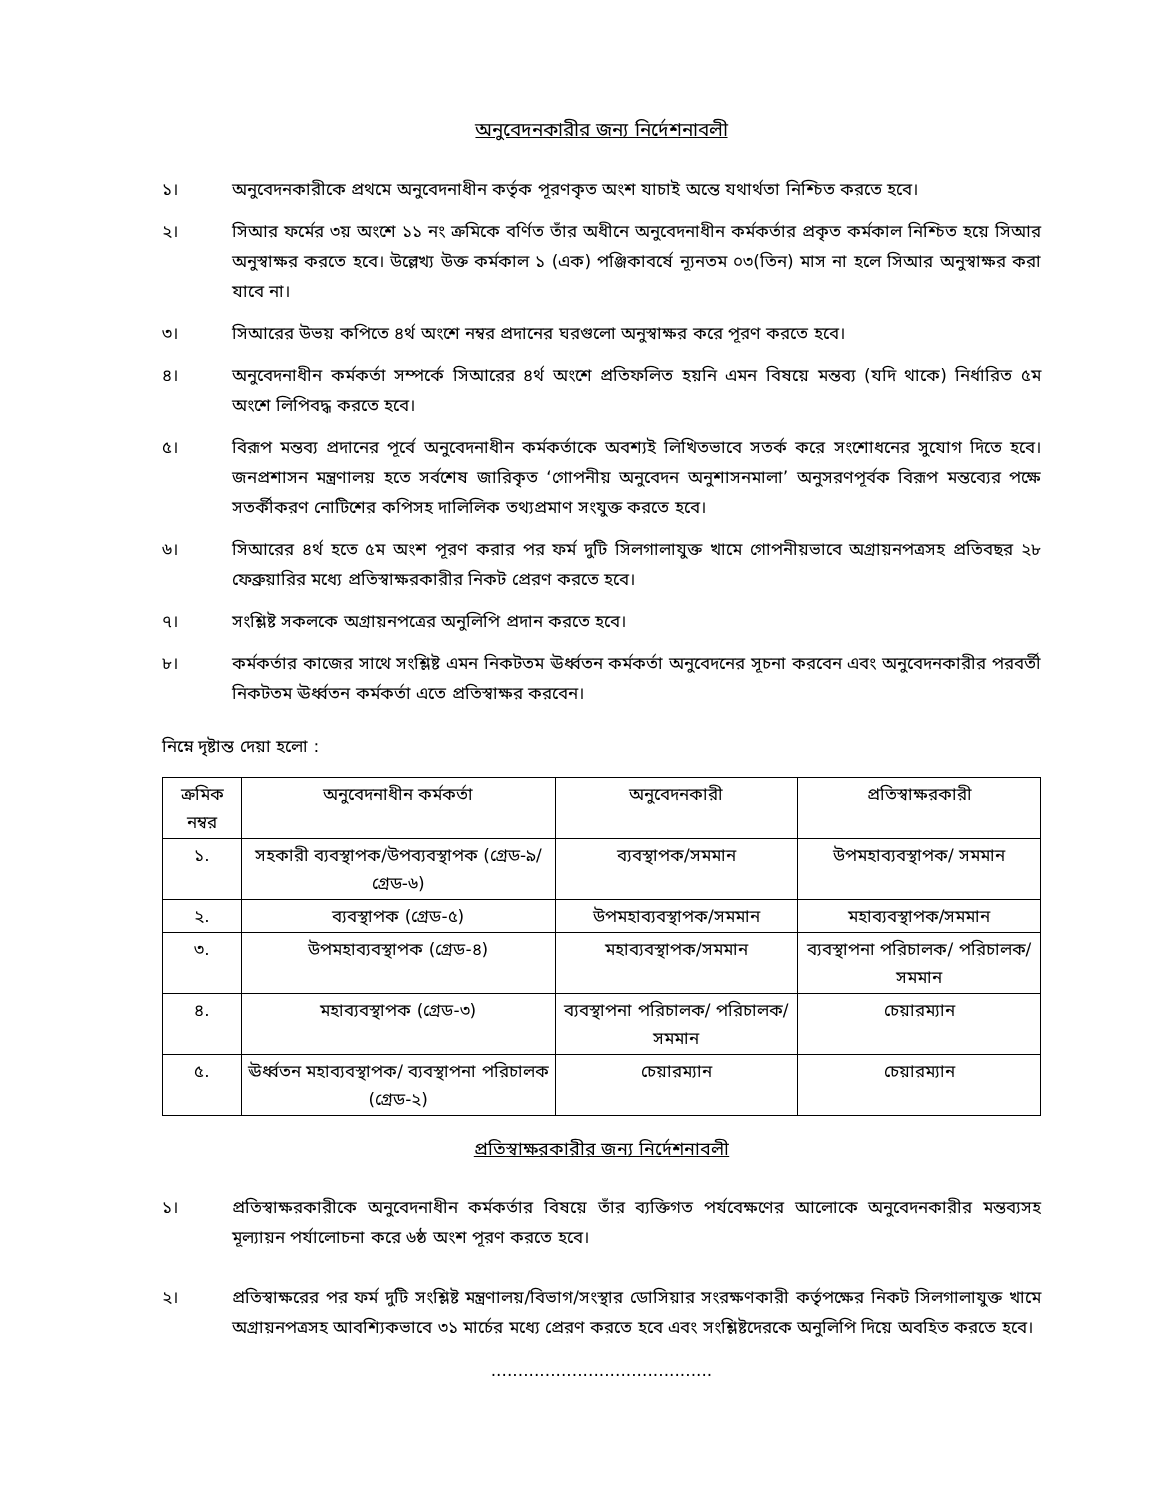অনুবেদনকারীর জন্য নির্দেশনাবলী
১। অনুবেদনকারীকে প্রথমে অনুবেদনাধীন কর্তৃক পূরণকৃত অংশ যাচাই অন্তে যথার্থতা নিশ্চিত করতে হবে।
২। সিআর ফর্মের ৩য় অংশে ১১ নং ক্রমিকে বর্ণিত তাঁর অধীনে অনুবেদনাধীন কর্মকর্তার প্রকৃত কর্মকাল নিশ্চিত হয়ে সিআর অনুস্বাক্ষর করতে হবে। উল্লেখ্য উক্ত কর্মকাল ১ (এক) পঞ্জিকাবর্ষে ন্যূনতম ০৩(তিন) মাস না হলে সিআর অনুস্বাক্ষর করা যাবে না।
৩। সিআরের উভয় কপিতে ৪র্থ অংশে নম্বর প্রদানের ঘরগুলো অনুস্বাক্ষর করে পূরণ করতে হবে।
৪। অনুবেদনাধীন কর্মকর্তা সম্পর্কে সিআরের ৪র্থ অংশে প্রতিফলিত হয়নি এমন বিষয়ে মন্তব্য (যদি থাকে) নির্ধারিত ৫ম অংশে লিপিবদ্ধ করতে হবে।
৫। বিরূপ মন্তব্য প্রদানের পূর্বে অনুবেদনাধীন কর্মকর্তাকে অবশ্যই লিখিতভাবে সতর্ক করে সংশোধনের সুযোগ দিতে হবে। জনপ্রশাসন মন্ত্রণালয় হতে সর্বশেষ জারিকৃত ‘গোপনীয় অনুবেদন অনুশাসনমালা’ অনুসরণপূর্বক বিরূপ মন্তব্যের পক্ষে সতর্কীকরণ নোটিশের কপিসহ দালিলিক তথ্যপ্রমাণ সংযুক্ত করতে হবে।
৬। সিআরের ৪র্থ হতে ৫ম অংশ পূরণ করার পর ফর্ম দুটি সিলগালাযুক্ত খামে গোপনীয়ভাবে অগ্রায়নপত্রসহ প্রতিবছর ২৮ ফেব্রুয়ারির মধ্যে প্রতিস্বাক্ষরকারীর নিকট প্রেরণ করতে হবে।
৭। সংশ্লিষ্ট সকলকে অগ্রায়নপত্রের অনুলিপি প্রদান করতে হবে।
৮। কর্মকর্তার কাজের সাথে সংশ্লিষ্ট এমন নিকটতম ঊর্ধ্বতন কর্মকর্তা অনুবেদনের সূচনা করবেন এবং অনুবেদনকারীর পরবর্তী নিকটতম ঊর্ধ্বতন কর্মকর্তা এতে প্রতিস্বাক্ষর করবেন।
নিম্নে দৃষ্টান্ত দেয়া হলো :
| ক্রমিক নম্বর | অনুবেদনাধীন কর্মকর্তা | অনুবেদনকারী | প্রতিস্বাক্ষরকারী |
| --- | --- | --- | --- |
| ১. | সহকারী ব্যবস্থাপক/উপব্যবস্থাপক (গ্রেড-৯/গ্রেড-৬) | ব্যবস্থাপক/সমমান | উপমহাব্যবস্থাপক/ সমমান |
| ২. | ব্যবস্থাপক (গ্রেড-৫) | উপমহাব্যবস্থাপক/সমমান | মহাব্যবস্থাপক/সমমান |
| ৩. | উপমহাব্যবস্থাপক (গ্রেড-৪) | মহাব্যবস্থাপক/সমমান | ব্যবস্থাপনা পরিচালক/ পরিচালক/সমমান |
| ৪. | মহাব্যবস্থাপক (গ্রেড-৩) | ব্যবস্থাপনা পরিচালক/ পরিচালক/সমমান | চেয়ারম্যান |
| ৫. | ঊর্ধ্বতন মহাব্যবস্থাপক/ ব্যবস্থাপনা পরিচালক (গ্রেড-২) | চেয়ারম্যান | চেয়ারম্যান |
প্রতিস্বাক্ষরকারীর জন্য নির্দেশনাবলী
১। প্রতিস্বাক্ষরকারীকে অনুবেদনাধীন কর্মকর্তার বিষয়ে তাঁর ব্যক্তিগত পর্যবেক্ষণের আলোকে অনুবেদনকারীর মন্তব্যসহ মূল্যায়ন পর্যালোচনা করে ৬ষ্ঠ অংশ পূরণ করতে হবে।
২। প্রতিস্বাক্ষরের পর ফর্ম দুটি সংশ্লিষ্ট মন্ত্রণালয়/বিভাগ/সংস্থার ডোসিয়ার সংরক্ষণকারী কর্তৃপক্ষের নিকট সিলগালাযুক্ত খামে অগ্রায়নপত্রসহ আবশ্যিকভাবে ৩১ মার্চের মধ্যে প্রেরণ করতে হবে এবং সংশ্লিষ্টদেরকে অনুলিপি দিয়ে অবহিত করতে হবে।
.........................................